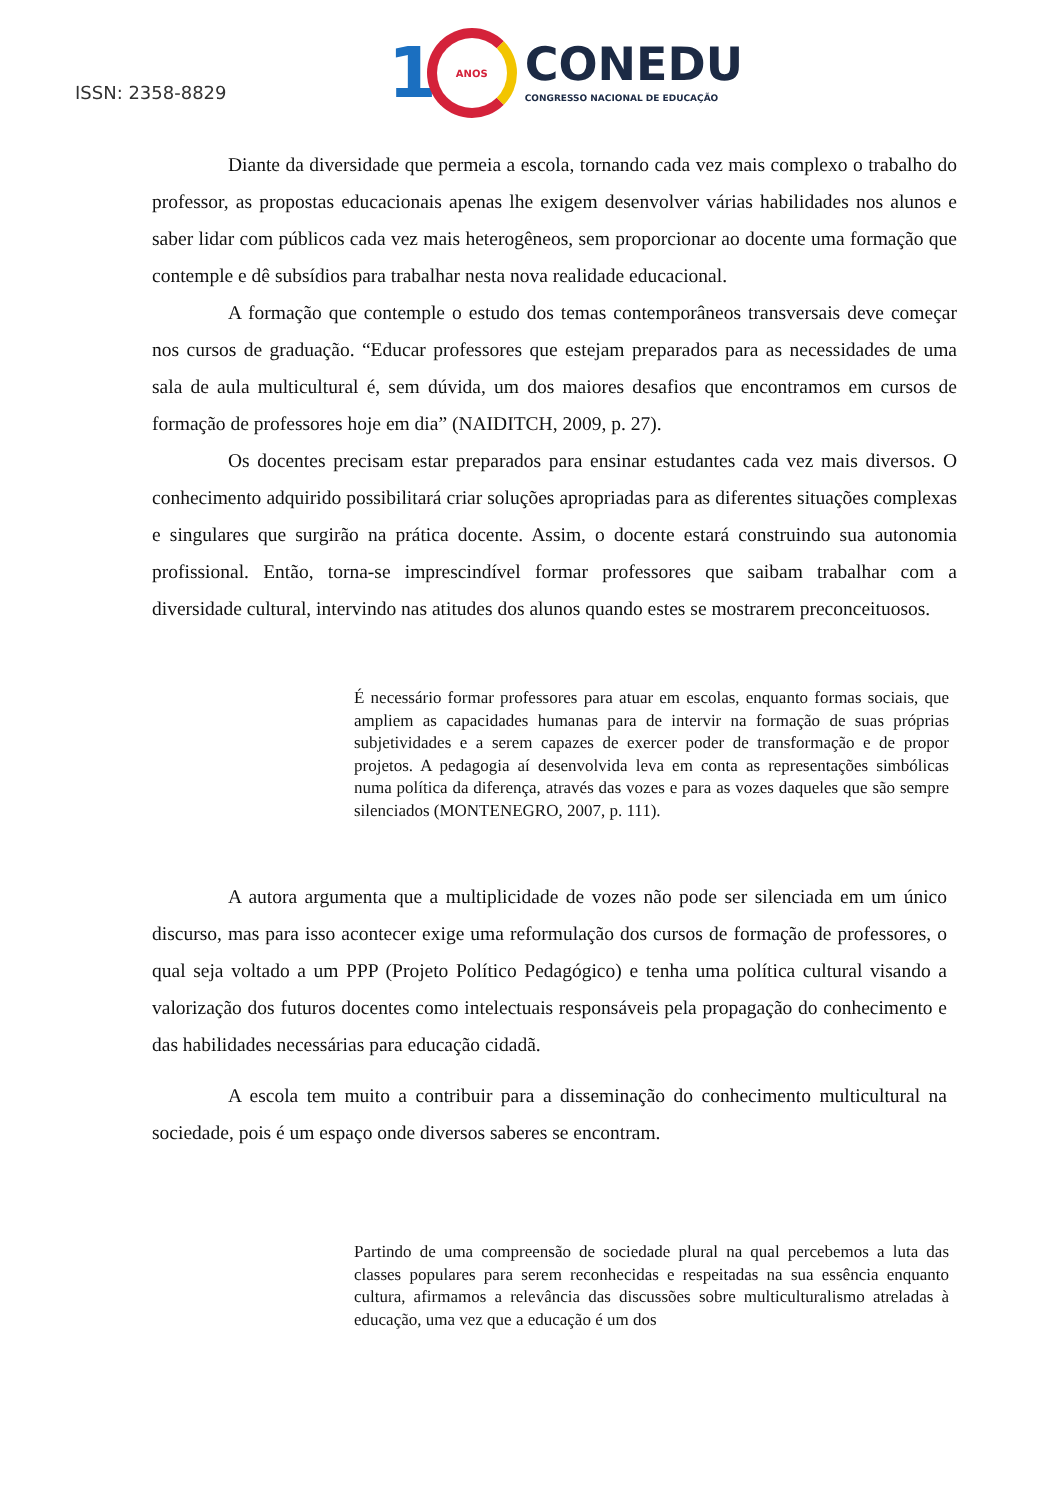ISSN: 2358-8829
1
ANOS
CONEDU
CONGRESSO NACIONAL DE EDUCAÇÃO
Diante da diversidade que permeia a escola, tornando cada vez mais complexo o trabalho do professor, as propostas educacionais apenas lhe exigem desenvolver várias habilidades nos alunos e saber lidar com públicos cada vez mais heterogêneos, sem proporcionar ao docente uma formação que contemple e dê subsídios para trabalhar nesta nova realidade educacional.
A formação que contemple o estudo dos temas contemporâneos transversais deve começar nos cursos de graduação. “Educar professores que estejam preparados para as necessidades de uma sala de aula multicultural é, sem dúvida, um dos maiores desafios que encontramos em cursos de formação de professores hoje em dia” (NAIDITCH, 2009, p. 27).
Os docentes precisam estar preparados para ensinar estudantes cada vez mais diversos. O conhecimento adquirido possibilitará criar soluções apropriadas para as diferentes situações complexas e singulares que surgirão na prática docente. Assim, o docente estará construindo sua autonomia profissional. Então, torna-se imprescindível formar professores que saibam trabalhar com a diversidade cultural, intervindo nas atitudes dos alunos quando estes se mostrarem preconceituosos.
É necessário formar professores para atuar em escolas, enquanto formas sociais, que ampliem as capacidades humanas para de intervir na formação de suas próprias subjetividades e a serem capazes de exercer poder de transformação e de propor projetos. A pedagogia aí desenvolvida leva em conta as representações simbólicas numa política da diferença, através das vozes e para as vozes daqueles que são sempre silenciados (MONTENEGRO, 2007, p. 111).
A autora argumenta que a multiplicidade de vozes não pode ser silenciada em um único discurso, mas para isso acontecer exige uma reformulação dos cursos de formação de professores, o qual seja voltado a um PPP (Projeto Político Pedagógico) e tenha uma política cultural visando a valorização dos futuros docentes como intelectuais responsáveis pela propagação do conhecimento e das habilidades necessárias para educação cidadã.
A escola tem muito a contribuir para a disseminação do conhecimento multicultural na sociedade, pois é um espaço onde diversos saberes se encontram.
Partindo de uma compreensão de sociedade plural na qual percebemos a luta das classes populares para serem reconhecidas e respeitadas na sua essência enquanto cultura, afirmamos a relevância das discussões sobre multiculturalismo atreladas à educação, uma vez que a educação é um dos